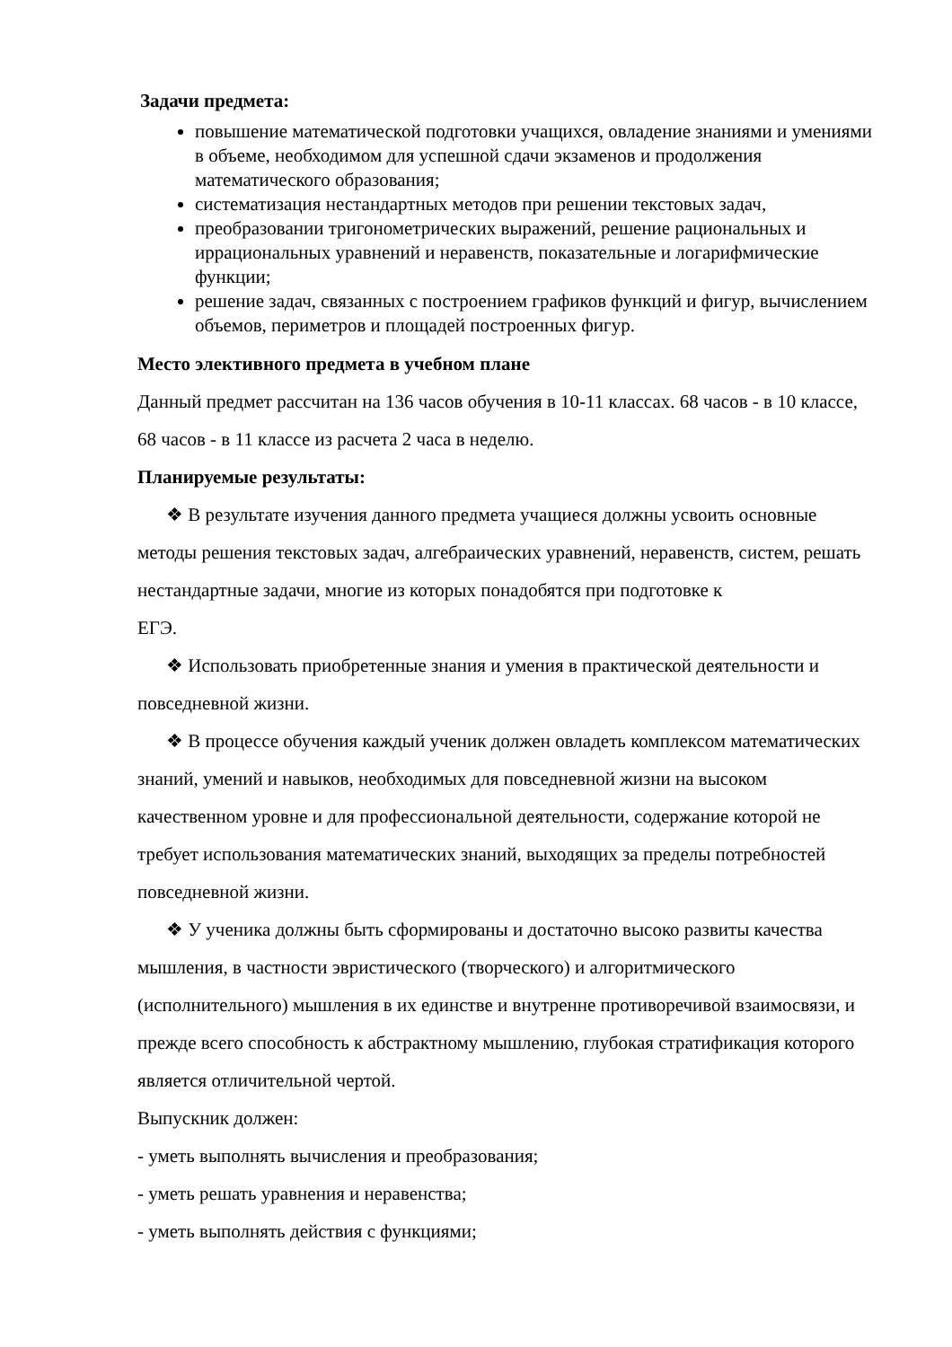Задачи предмета:
повышение математической подготовки учащихся, овладение знаниями и умениями в объеме, необходимом для успешной сдачи экзаменов и продолжения математического образования;
систематизация нестандартных методов при решении текстовых задач,
преобразовании тригонометрических выражений, решение рациональных и иррациональных уравнений и неравенств, показательные и логарифмические функции;
решение задач, связанных с построением графиков функций и фигур, вычислением объемов, периметров и площадей построенных фигур.
Место элективного предмета в учебном плане
Данный предмет рассчитан на 136 часов обучения в 10-11 классах. 68 часов - в 10 классе, 68 часов - в 11 классе из расчета 2 часа в неделю.
Планируемые результаты:
❖ В результате изучения данного предмета учащиеся должны усвоить основные методы решения текстовых задач, алгебраических уравнений, неравенств, систем, решать нестандартные задачи, многие из которых понадобятся при подготовке к
ЕГЭ.
❖ Использовать приобретенные знания и умения в практической деятельности и повседневной жизни.
❖ В процессе обучения каждый ученик должен овладеть комплексом математических знаний, умений и навыков, необходимых для повседневной жизни на высоком качественном уровне и для профессиональной деятельности, содержание которой не требует использования математических знаний, выходящих за пределы потребностей повседневной жизни.
❖ У ученика должны быть сформированы и достаточно высоко развиты качества мышления, в частности эвристического (творческого) и алгоритмического (исполнительного) мышления в их единстве и внутренне противоречивой взаимосвязи, и прежде всего способность к абстрактному мышлению, глубокая стратификация которого является отличительной чертой.
Выпускник должен:
- уметь выполнять вычисления и преобразования;
- уметь решать уравнения и неравенства;
- уметь выполнять действия с функциями;